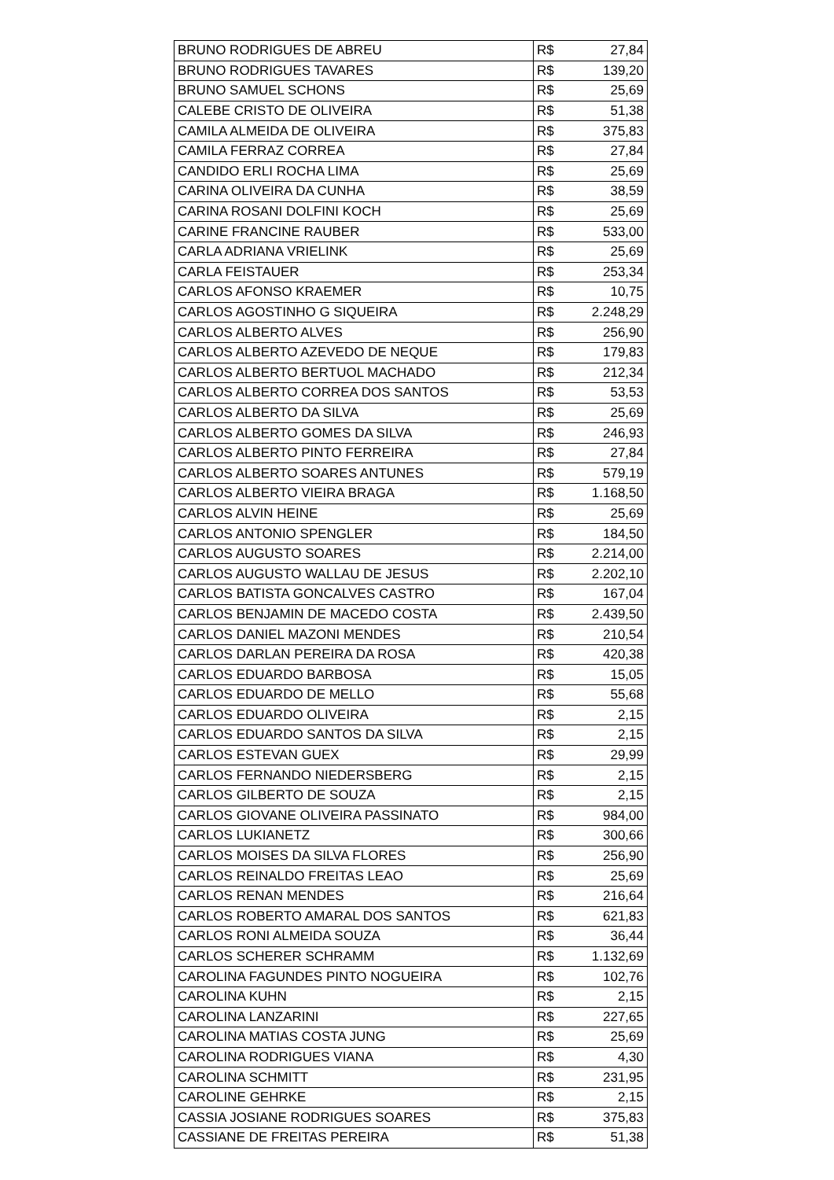| BRUNO RODRIGUES DE ABREU | R$ | 27,84 |
| BRUNO RODRIGUES TAVARES | R$ | 139,20 |
| BRUNO SAMUEL SCHONS | R$ | 25,69 |
| CALEBE CRISTO DE OLIVEIRA | R$ | 51,38 |
| CAMILA ALMEIDA DE OLIVEIRA | R$ | 375,83 |
| CAMILA FERRAZ CORREA | R$ | 27,84 |
| CANDIDO ERLI ROCHA LIMA | R$ | 25,69 |
| CARINA OLIVEIRA DA CUNHA | R$ | 38,59 |
| CARINA ROSANI DOLFINI KOCH | R$ | 25,69 |
| CARINE FRANCINE RAUBER | R$ | 533,00 |
| CARLA ADRIANA VRIELINK | R$ | 25,69 |
| CARLA FEISTAUER | R$ | 253,34 |
| CARLOS AFONSO KRAEMER | R$ | 10,75 |
| CARLOS AGOSTINHO G SIQUEIRA | R$ | 2.248,29 |
| CARLOS ALBERTO ALVES | R$ | 256,90 |
| CARLOS ALBERTO AZEVEDO DE NEQUE | R$ | 179,83 |
| CARLOS ALBERTO BERTUOL MACHADO | R$ | 212,34 |
| CARLOS ALBERTO CORREA DOS SANTOS | R$ | 53,53 |
| CARLOS ALBERTO DA SILVA | R$ | 25,69 |
| CARLOS ALBERTO GOMES DA SILVA | R$ | 246,93 |
| CARLOS ALBERTO PINTO FERREIRA | R$ | 27,84 |
| CARLOS ALBERTO SOARES ANTUNES | R$ | 579,19 |
| CARLOS ALBERTO VIEIRA BRAGA | R$ | 1.168,50 |
| CARLOS ALVIN HEINE | R$ | 25,69 |
| CARLOS ANTONIO SPENGLER | R$ | 184,50 |
| CARLOS AUGUSTO SOARES | R$ | 2.214,00 |
| CARLOS AUGUSTO WALLAU DE JESUS | R$ | 2.202,10 |
| CARLOS BATISTA GONCALVES CASTRO | R$ | 167,04 |
| CARLOS BENJAMIN DE MACEDO COSTA | R$ | 2.439,50 |
| CARLOS DANIEL MAZONI MENDES | R$ | 210,54 |
| CARLOS DARLAN PEREIRA DA ROSA | R$ | 420,38 |
| CARLOS EDUARDO BARBOSA | R$ | 15,05 |
| CARLOS EDUARDO DE MELLO | R$ | 55,68 |
| CARLOS EDUARDO OLIVEIRA | R$ | 2,15 |
| CARLOS EDUARDO SANTOS DA SILVA | R$ | 2,15 |
| CARLOS ESTEVAN GUEX | R$ | 29,99 |
| CARLOS FERNANDO NIEDERSBERG | R$ | 2,15 |
| CARLOS GILBERTO DE SOUZA | R$ | 2,15 |
| CARLOS GIOVANE OLIVEIRA PASSINATO | R$ | 984,00 |
| CARLOS LUKIANETZ | R$ | 300,66 |
| CARLOS MOISES DA SILVA FLORES | R$ | 256,90 |
| CARLOS REINALDO FREITAS LEAO | R$ | 25,69 |
| CARLOS RENAN MENDES | R$ | 216,64 |
| CARLOS ROBERTO AMARAL DOS SANTOS | R$ | 621,83 |
| CARLOS RONI ALMEIDA SOUZA | R$ | 36,44 |
| CARLOS SCHERER SCHRAMM | R$ | 1.132,69 |
| CAROLINA FAGUNDES PINTO NOGUEIRA | R$ | 102,76 |
| CAROLINA KUHN | R$ | 2,15 |
| CAROLINA LANZARINI | R$ | 227,65 |
| CAROLINA MATIAS COSTA JUNG | R$ | 25,69 |
| CAROLINA RODRIGUES VIANA | R$ | 4,30 |
| CAROLINA SCHMITT | R$ | 231,95 |
| CAROLINE GEHRKE | R$ | 2,15 |
| CASSIA JOSIANE RODRIGUES SOARES | R$ | 375,83 |
| CASSIANE DE FREITAS PEREIRA | R$ | 51,38 |